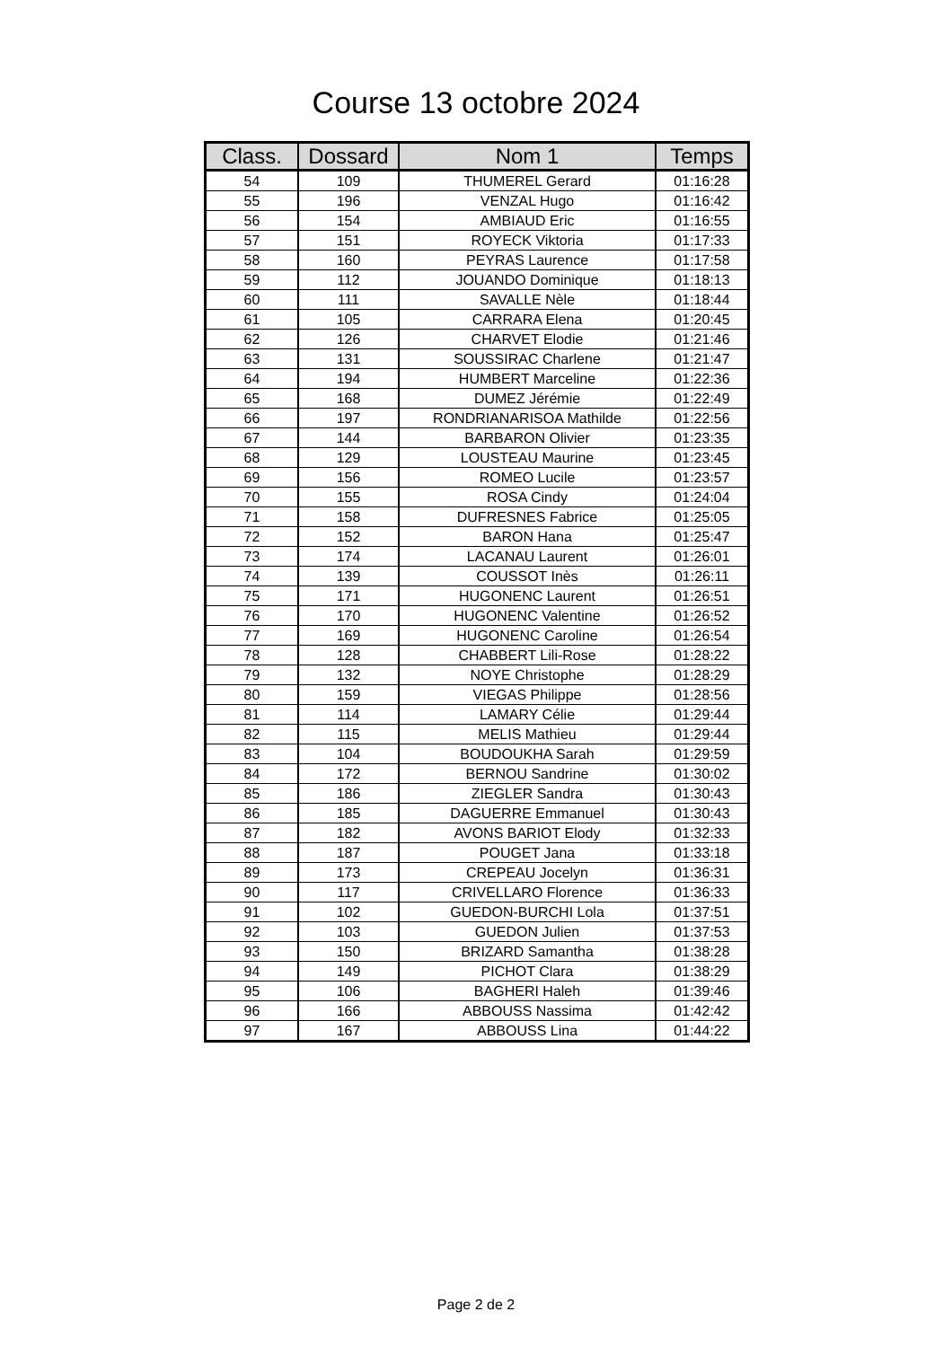Course 13 octobre 2024
| Class. | Dossard | Nom 1 | Temps |
| --- | --- | --- | --- |
| 54 | 109 | THUMEREL Gerard | 01:16:28 |
| 55 | 196 | VENZAL Hugo | 01:16:42 |
| 56 | 154 | AMBIAUD Eric | 01:16:55 |
| 57 | 151 | ROYECK Viktoria | 01:17:33 |
| 58 | 160 | PEYRAS Laurence | 01:17:58 |
| 59 | 112 | JOUANDO Dominique | 01:18:13 |
| 60 | 111 | SAVALLE Nèle | 01:18:44 |
| 61 | 105 | CARRARA Elena | 01:20:45 |
| 62 | 126 | CHARVET Elodie | 01:21:46 |
| 63 | 131 | SOUSSIRAC Charlene | 01:21:47 |
| 64 | 194 | HUMBERT Marceline | 01:22:36 |
| 65 | 168 | DUMEZ Jérémie | 01:22:49 |
| 66 | 197 | RONDRIANARISOA Mathilde | 01:22:56 |
| 67 | 144 | BARBARON Olivier | 01:23:35 |
| 68 | 129 | LOUSTEAU Maurine | 01:23:45 |
| 69 | 156 | ROMEO Lucile | 01:23:57 |
| 70 | 155 | ROSA Cindy | 01:24:04 |
| 71 | 158 | DUFRESNES Fabrice | 01:25:05 |
| 72 | 152 | BARON Hana | 01:25:47 |
| 73 | 174 | LACANAU Laurent | 01:26:01 |
| 74 | 139 | COUSSOT Inès | 01:26:11 |
| 75 | 171 | HUGONENC Laurent | 01:26:51 |
| 76 | 170 | HUGONENC Valentine | 01:26:52 |
| 77 | 169 | HUGONENC Caroline | 01:26:54 |
| 78 | 128 | CHABBERT Lili-Rose | 01:28:22 |
| 79 | 132 | NOYE Christophe | 01:28:29 |
| 80 | 159 | VIEGAS Philippe | 01:28:56 |
| 81 | 114 | LAMARY Célie | 01:29:44 |
| 82 | 115 | MELIS Mathieu | 01:29:44 |
| 83 | 104 | BOUDOUKHA Sarah | 01:29:59 |
| 84 | 172 | BERNOU Sandrine | 01:30:02 |
| 85 | 186 | ZIEGLER Sandra | 01:30:43 |
| 86 | 185 | DAGUERRE Emmanuel | 01:30:43 |
| 87 | 182 | AVONS BARIOT Elody | 01:32:33 |
| 88 | 187 | POUGET Jana | 01:33:18 |
| 89 | 173 | CREPEAU Jocelyn | 01:36:31 |
| 90 | 117 | CRIVELLARO Florence | 01:36:33 |
| 91 | 102 | GUEDON-BURCHI Lola | 01:37:51 |
| 92 | 103 | GUEDON Julien | 01:37:53 |
| 93 | 150 | BRIZARD Samantha | 01:38:28 |
| 94 | 149 | PICHOT Clara | 01:38:29 |
| 95 | 106 | BAGHERI Haleh | 01:39:46 |
| 96 | 166 | ABBOUSS Nassima | 01:42:42 |
| 97 | 167 | ABBOUSS Lina | 01:44:22 |
Page 2 de 2